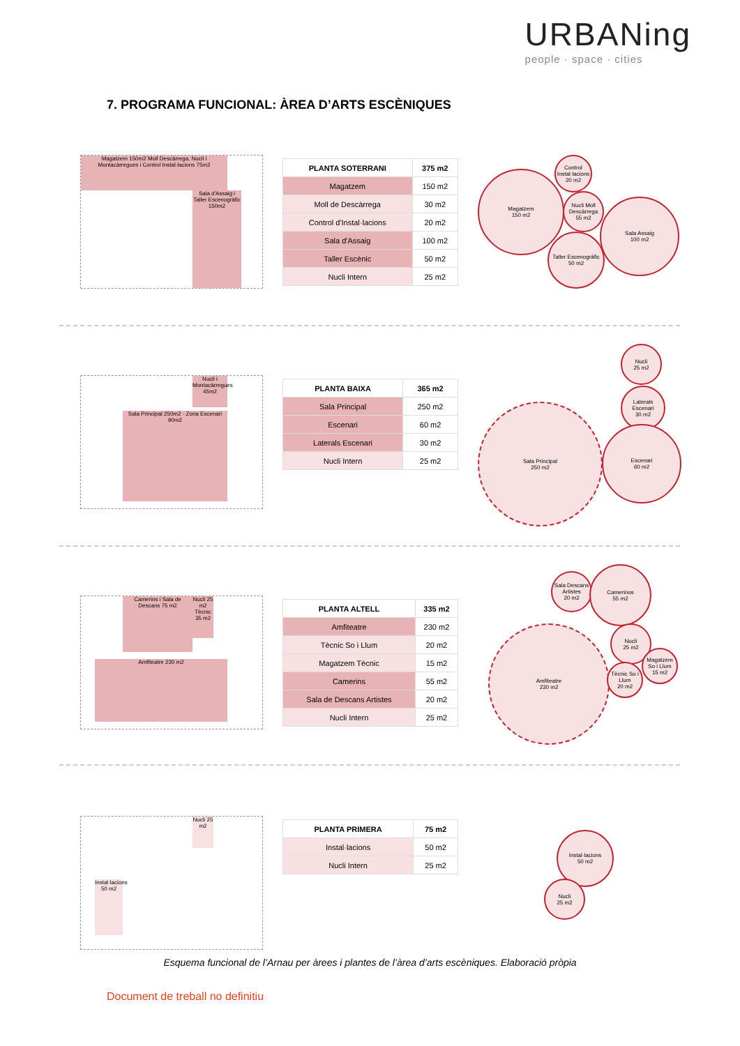URBANing
people · space · cities
7. PROGRAMA FUNCIONAL: ÀREA D’ARTS ESCÈNIQUES
Magatzem 150m2 Moll Descàrrega, Nucli i Montacàrregues i Control Instal·lacions 75m2
Sala d'Assaig i Taller Escenogràfic 150m2
| PLANTA SOTERRANI | 375 m2 |
| --- | --- |
| Magatzem | 150 m2 |
| Moll de Descàrrega | 30 m2 |
| Control d'Instal·lacions | 20 m2 |
| Sala d'Assaig | 100 m2 |
| Taller Escènic | 50 m2 |
| Nucli Intern | 25 m2 |
Magatzem
150 m2
Control Instal·lacions
20 m2
Nucli Moll Descàrrega
55 m2
Taller Escenogràfic
50 m2
Sala Assaig
100 m2
Sala Principal 250m2 · Zona Escenari 90m2
Nucli i Montacàrregues 45m2
| PLANTA BAIXA | 365 m2 |
| --- | --- |
| Sala Principal | 250 m2 |
| Escenari | 60 m2 |
| Laterals Escenari | 30 m2 |
| Nucli Intern | 25 m2 |
Nucli
25 m2
Laterals Escenari
30 m2
Sala Principal
250 m2
Escenari
60 m2
Camerins i Sala de Descans 75 m2
Nucli 25 m2 Tècnic 35 m2
Amfiteatre 230 m2
| PLANTA ALTELL | 335 m2 |
| --- | --- |
| Amfiteatre | 230 m2 |
| Tècnic So i Llum | 20 m2 |
| Magatzem Tècnic | 15 m2 |
| Camerins | 55 m2 |
| Sala de Descans Artistes | 20 m2 |
| Nucli Intern | 25 m2 |
Sala Descans Artistes
20 m2
Camerinos
55 m2
Nucli
25 m2
Amfiteatre
230 m2
Tècnic So i Llum
20 m2
Magatzem So i Llum
15 m2
Nucli 25 m2
Instal·lacions 50 m2
| PLANTA PRIMERA | 75 m2 |
| --- | --- |
| Instal·lacions | 50 m2 |
| Nucli Intern | 25 m2 |
Instal·lacions
50 m2
Nucli
25 m2
Esquema funcional de l’Arnau per àrees i plantes de l’àrea d’arts escèniques. Elaboració pròpia
Document de treball no definitiu